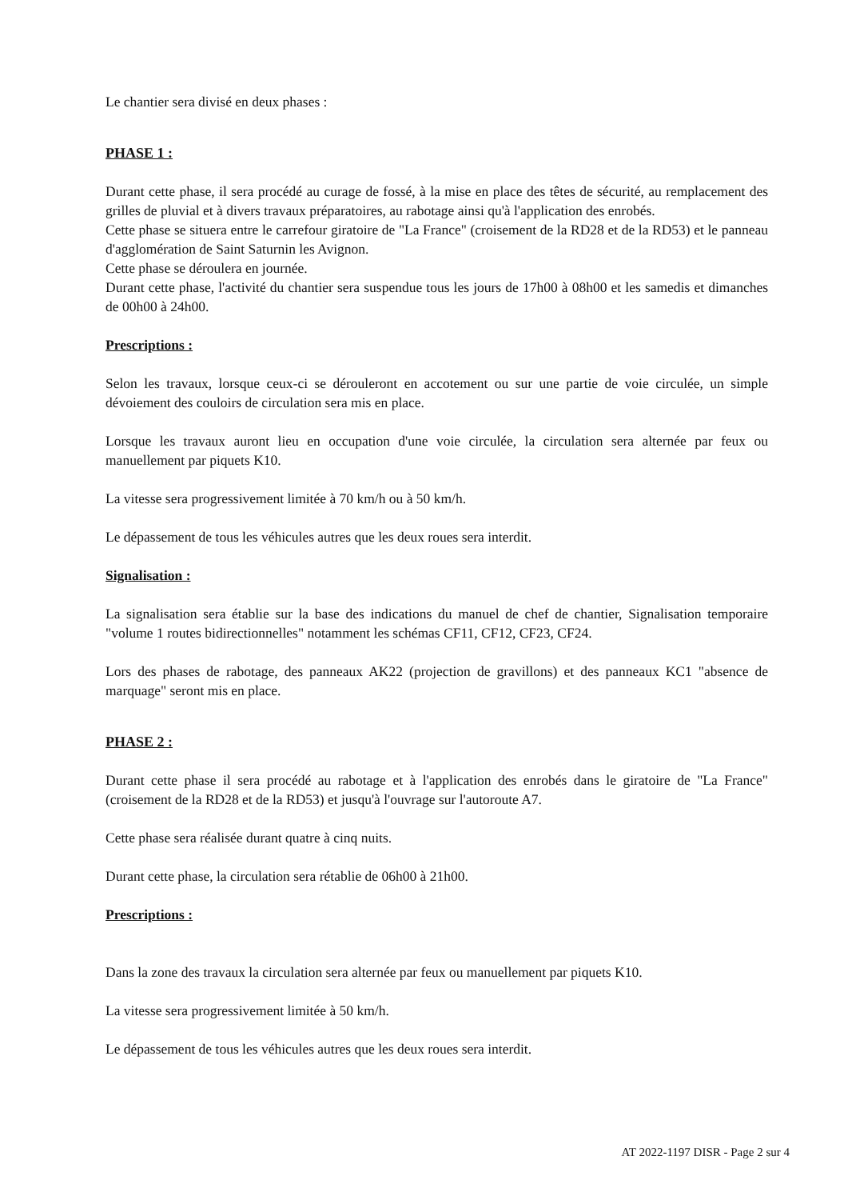Le chantier sera divisé en deux phases :
PHASE 1 :
Durant cette phase, il sera procédé au curage de fossé, à la mise en place des têtes de sécurité, au remplacement des grilles de pluvial et à divers travaux préparatoires, au rabotage ainsi qu'à l'application des enrobés.
Cette phase se situera entre le carrefour giratoire de "La France" (croisement de la RD28 et de la RD53) et le panneau d'agglomération de Saint Saturnin les Avignon.
Cette phase se déroulera en journée.
Durant cette phase, l'activité du chantier sera suspendue tous les jours de 17h00 à 08h00 et les samedis et dimanches de 00h00 à 24h00.
Prescriptions :
Selon les travaux, lorsque ceux-ci se dérouleront en accotement ou sur une partie de voie circulée, un simple dévoiement des couloirs de circulation sera mis en place.
Lorsque les travaux auront lieu en occupation d'une voie circulée, la circulation sera alternée par feux ou manuellement par piquets K10.
La vitesse sera progressivement limitée à 70 km/h ou à 50 km/h.
Le dépassement de tous les véhicules autres que les deux roues sera interdit.
Signalisation :
La signalisation sera établie sur la base des indications du manuel de chef de chantier, Signalisation temporaire "volume 1 routes bidirectionnelles" notamment les schémas CF11, CF12, CF23, CF24.
Lors des phases de rabotage, des panneaux AK22 (projection de gravillons) et des panneaux KC1 "absence de marquage" seront mis en place.
PHASE 2 :
Durant cette phase il sera procédé au rabotage et à l'application des enrobés dans le giratoire de "La France" (croisement de la RD28 et de la RD53) et jusqu'à l'ouvrage sur l'autoroute A7.
Cette phase sera réalisée durant quatre à cinq nuits.
Durant cette phase, la circulation sera rétablie de 06h00 à 21h00.
Prescriptions :
Dans la zone des travaux la circulation sera alternée par feux ou manuellement par piquets K10.
La vitesse sera progressivement limitée à 50 km/h.
Le dépassement de tous les véhicules autres que les deux roues sera interdit.
AT 2022-1197 DISR - Page 2 sur 4